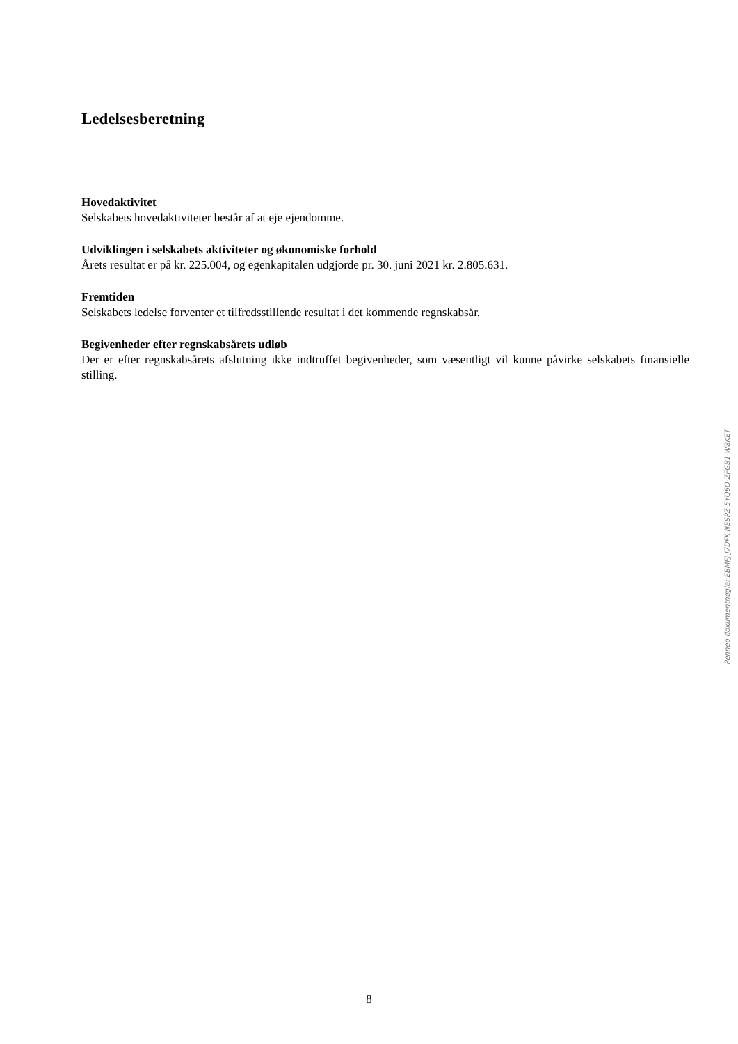Ledelsesberetning
Hovedaktivitet
Selskabets hovedaktiviteter består af at eje ejendomme.
Udviklingen i selskabets aktiviteter og økonomiske forhold
Årets resultat er på kr. 225.004, og egenkapitalen udgjorde pr. 30. juni 2021 kr. 2.805.631.
Fremtiden
Selskabets ledelse forventer et tilfredsstillende resultat i det kommende regnskabsår.
Begivenheder efter regnskabsårets udløb
Der er efter regnskabsårets afslutning ikke indtruffet begivenheder, som væsentligt vil kunne påvirke selskabets finansielle stilling.
Penneo dokumentnøgle: EBMFJ-J7DFK-NESPZ-5YQ6Q-ZFGB1-W8KET
8